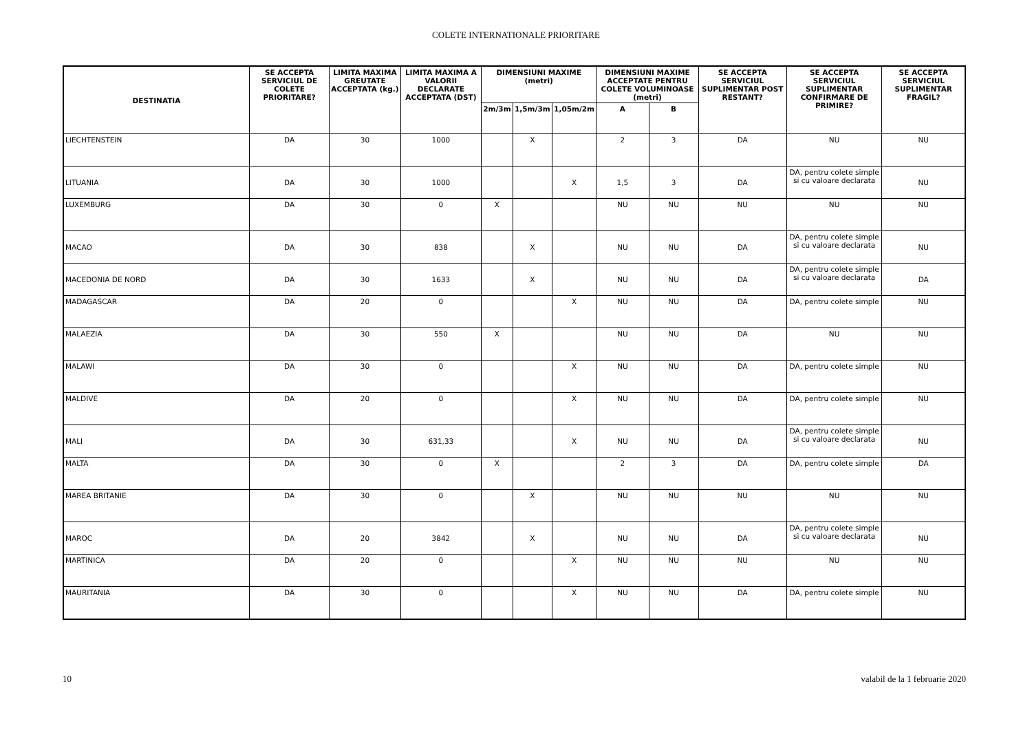COLETE INTERNATIONALE PRIORITARE
| DESTINATIA | SE ACCEPTA SERVICIUL DE COLETE PRIORITARE? | LIMITA MAXIMA GREUTATE ACCEPTATA (kg.) | LIMITA MAXIMA A VALORII DECLARATE ACCEPTATA (DST) | DIMENSIUNI MAXIME (metri) | | | DIMENSIUNI MAXIME ACCEPTATE PENTRU COLETE VOLUMINOASE (metri) | | SE ACCEPTA SERVICIUL SUPLIMENTAR POST RESTANT? | SE ACCEPTA SERVICIUL SUPLIMENTAR CONFIRMARE DE PRIMIRE? | SE ACCEPTA SERVICIUL SUPLIMENTAR FRAGIL? |
| --- | --- | --- | --- | --- | --- | --- | --- | --- | --- | --- | --- |
| | | | | 2m/3m | 1,5m/3m | 1,05m/2m | A | B | | | |
| LIECHTENSTEIN | DA | 30 | 1000 | | X | | 2 | 3 | DA | NU | NU |
| LITUANIA | DA | 30 | 1000 | | | X | 1,5 | 3 | DA | DA, pentru colete simple si cu valoare declarata | NU |
| LUXEMBURG | DA | 30 | 0 | X | | | NU | NU | NU | NU | NU |
| MACAO | DA | 30 | 838 | | X | | NU | NU | DA | DA, pentru colete simple si cu valoare declarata | NU |
| MACEDONIA DE NORD | DA | 30 | 1633 | | X | | NU | NU | DA | DA, pentru colete simple si cu valoare declarata | DA |
| MADAGASCAR | DA | 20 | 0 | | | X | NU | NU | DA | DA, pentru colete simple | NU |
| MALAEZIA | DA | 30 | 550 | X | | | NU | NU | DA | NU | NU |
| MALAWI | DA | 30 | 0 | | | X | NU | NU | DA | DA, pentru colete simple | NU |
| MALDIVE | DA | 20 | 0 | | | X | NU | NU | DA | DA, pentru colete simple | NU |
| MALI | DA | 30 | 631,33 | | | X | NU | NU | DA | DA, pentru colete simple si cu valoare declarata | NU |
| MALTA | DA | 30 | 0 | X | | | 2 | 3 | DA | DA, pentru colete simple | DA |
| MAREA BRITANIE | DA | 30 | 0 | | X | | NU | NU | NU | NU | NU |
| MAROC | DA | 20 | 3842 | | X | | NU | NU | DA | DA, pentru colete simple si cu valoare declarata | NU |
| MARTINICA | DA | 20 | 0 | | | X | NU | NU | NU | NU | NU |
| MAURITANIA | DA | 30 | 0 | | | X | NU | NU | DA | DA, pentru colete simple | NU |
10 valabil de la 1 februarie 2020